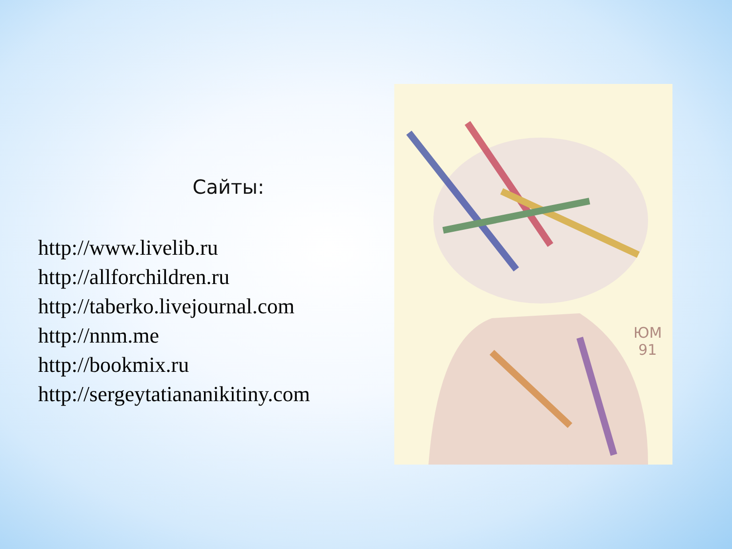Сайты:
http://www.livelib.ru
http://allforchildren.ru
http://taberko.livejournal.com
http://nnm.me
http://bookmix.ru
http://sergeytatiananikitiny.com
ЮМ
91